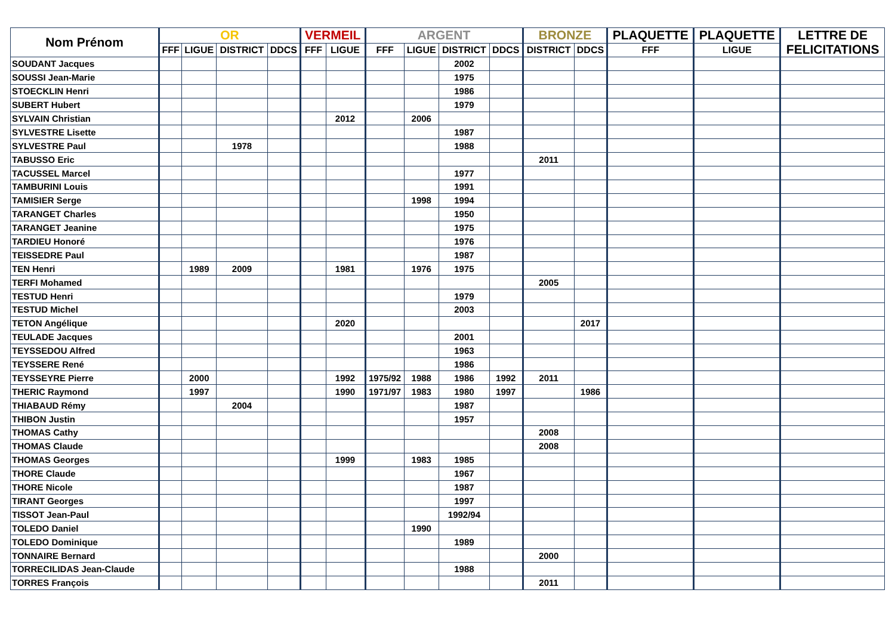| Nom Prénom | OR | | | | VERMEIL | | ARGENT | | | | BRONZE | | PLAQUETTE | PLAQUETTE | LETTRE DE FELICITATIONS |
| --- | --- | --- | --- | --- | --- | --- | --- | --- | --- | --- | --- | --- | --- | --- | --- |
| | FFF | LIGUE | DISTRICT | DDCS | FFF | LIGUE | FFF | LIGUE | DISTRICT | DDCS | DISTRICT | DDCS | FFF | LIGUE | |
| SOUDANT Jacques | | | | | | | | | 2002 | | | | | | |
| SOUSSI Jean-Marie | | | | | | | | | 1975 | | | | | | |
| STOECKLIN Henri | | | | | | | | | 1986 | | | | | | |
| SUBERT Hubert | | | | | | | | | 1979 | | | | | | |
| SYLVAIN Christian | | | | | | 2012 | | 2006 | | | | | | | |
| SYLVESTRE Lisette | | | | | | | | | 1987 | | | | | | |
| SYLVESTRE Paul | | | 1978 | | | | | | 1988 | | | | | | |
| TABUSSO Eric | | | | | | | | | | | 2011 | | | | |
| TACUSSEL Marcel | | | | | | | | | 1977 | | | | | | |
| TAMBURINI Louis | | | | | | | | | 1991 | | | | | | |
| TAMISIER Serge | | | | | | | | 1998 | 1994 | | | | | | |
| TARANGET Charles | | | | | | | | | 1950 | | | | | | |
| TARANGET Jeanine | | | | | | | | | 1975 | | | | | | |
| TARDIEU Honoré | | | | | | | | | 1976 | | | | | | |
| TEISSEDRE Paul | | | | | | | | | 1987 | | | | | | |
| TEN Henri | | 1989 | 2009 | | | 1981 | | 1976 | 1975 | | | | | | |
| TERFI Mohamed | | | | | | | | | | | 2005 | | | | |
| TESTUD Henri | | | | | | | | | 1979 | | | | | | |
| TESTUD Michel | | | | | | | | | 2003 | | | | | | |
| TETON Angélique | | | | | | 2020 | | | | | | 2017 | | | |
| TEULADE Jacques | | | | | | | | | 2001 | | | | | | |
| TEYSSEDOU Alfred | | | | | | | | | 1963 | | | | | | |
| TEYSSERE René | | | | | | | | | 1986 | | | | | | |
| TEYSSEYRE Pierre | | 2000 | | | | 1992 | 1975/92 | 1988 | 1986 | 1992 | 2011 | | | | |
| THERIC Raymond | | 1997 | | | | 1990 | 1971/97 | 1983 | 1980 | 1997 | | 1986 | | | |
| THIABAUD Rémy | | | 2004 | | | | | | 1987 | | | | | | |
| THIBON Justin | | | | | | | | | 1957 | | | | | | |
| THOMAS Cathy | | | | | | | | | | | 2008 | | | | |
| THOMAS Claude | | | | | | | | | | | 2008 | | | | |
| THOMAS Georges | | | | | | 1999 | | 1983 | 1985 | | | | | | |
| THORE Claude | | | | | | | | | 1967 | | | | | | |
| THORE Nicole | | | | | | | | | 1987 | | | | | | |
| TIRANT Georges | | | | | | | | | 1997 | | | | | | |
| TISSOT Jean-Paul | | | | | | | | | 1992/94 | | | | | | |
| TOLEDO Daniel | | | | | | | | 1990 | | | | | | | |
| TOLEDO Dominique | | | | | | | | | 1989 | | | | | | |
| TONNAIRE Bernard | | | | | | | | | | | 2000 | | | | |
| TORRECILIDAS Jean-Claude | | | | | | | | | 1988 | | | | | | |
| TORRES François | | | | | | | | | | | 2011 | | | | |